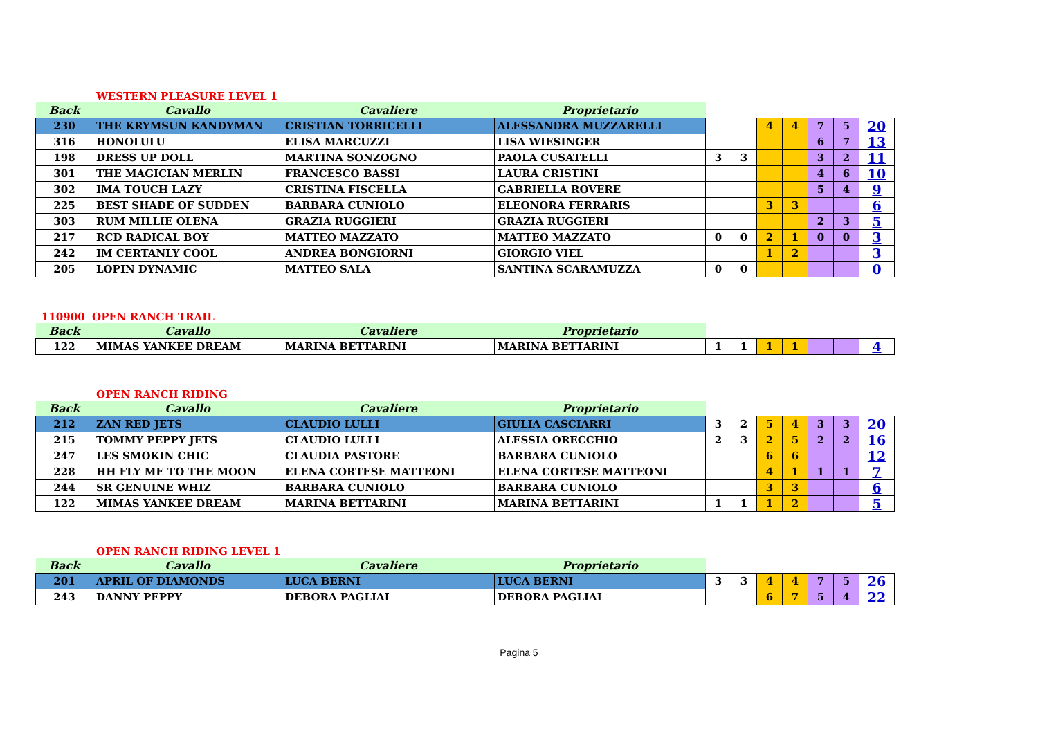WESTERN PLEASURE LEVEL 1
| Back | Cavallo | Cavaliere | Proprietario | | | | | | | |
| --- | --- | --- | --- | --- | --- | --- | --- | --- | --- | --- |
| 230 | THE KRYMSUN KANDYMAN | CRISTIAN TORRICELLI | ALESSANDRA MUZZARELLI | | | 4 | 4 | 7 | 5 | 20 |
| 316 | HONOLULU | ELISA MARCUZZI | LISA WIESINGER | | | | | 6 | 7 | 13 |
| 198 | DRESS UP DOLL | MARTINA SONZOGNO | PAOLA CUSATELLI | 3 | 3 | | | 3 | 2 | 11 |
| 301 | THE MAGICIAN MERLIN | FRANCESCO BASSI | LAURA CRISTINI | | | | | 4 | 6 | 10 |
| 302 | IMA TOUCH LAZY | CRISTINA FISCELLA | GABRIELLA ROVERE | | | | | 5 | 4 | 9 |
| 225 | BEST SHADE OF SUDDEN | BARBARA CUNIOLO | ELEONORA FERRARIS | | | 3 | 3 | | | 6 |
| 303 | RUM MILLIE OLENA | GRAZIA RUGGIERI | GRAZIA RUGGIERI | | | | | 2 | 3 | 5 |
| 217 | RCD RADICAL BOY | MATTEO MAZZATO | MATTEO MAZZATO | 0 | 0 | 2 | 1 | 0 | 0 | 3 |
| 242 | IM CERTANLY COOL | ANDREA BONGIORNI | GIORGIO VIEL | | | 1 | 2 | | | 3 |
| 205 | LOPIN DYNAMIC | MATTEO SALA | SANTINA SCARAMUZZA | 0 | 0 | | | | | 0 |
110900 OPEN RANCH TRAIL
| Back | Cavallo | Cavaliere | Proprietario | | | | | | | |
| --- | --- | --- | --- | --- | --- | --- | --- | --- | --- | --- |
| 122 | MIMAS YANKEE DREAM | MARINA BETTARINI | MARINA BETTARINI | 1 | 1 | 1 | 1 | | | 4 |
OPEN RANCH RIDING
| Back | Cavallo | Cavaliere | Proprietario | | | | | | | |
| --- | --- | --- | --- | --- | --- | --- | --- | --- | --- | --- |
| 212 | ZAN RED JETS | CLAUDIO LULLI | GIULIA CASCIARRI | 3 | 2 | 5 | 4 | 3 | 3 | 20 |
| 215 | TOMMY PEPPY JETS | CLAUDIO LULLI | ALESSIA ORECCHIO | 2 | 3 | 2 | 5 | 2 | 2 | 16 |
| 247 | LES SMOKIN CHIC | CLAUDIA PASTORE | BARBARA CUNIOLO | | | 6 | 6 | | | 12 |
| 228 | HH FLY ME TO THE MOON | ELENA CORTESE MATTEONI | ELENA CORTESE MATTEONI | | | 4 | 1 | 1 | 1 | 7 |
| 244 | SR GENUINE WHIZ | BARBARA CUNIOLO | BARBARA CUNIOLO | | | 3 | 3 | | | 6 |
| 122 | MIMAS YANKEE DREAM | MARINA BETTARINI | MARINA BETTARINI | 1 | 1 | 1 | 2 | | | 5 |
OPEN RANCH RIDING LEVEL 1
| Back | Cavallo | Cavaliere | Proprietario | | | | | | | |
| --- | --- | --- | --- | --- | --- | --- | --- | --- | --- | --- |
| 201 | APRIL OF DIAMONDS | LUCA BERNI | LUCA BERNI | 3 | 3 | 4 | 4 | 7 | 5 | 26 |
| 243 | DANNY PEPPY | DEBORA PAGLIAI | DEBORA PAGLIAI | | | 6 | 7 | 5 | 4 | 22 |
Pagina 5